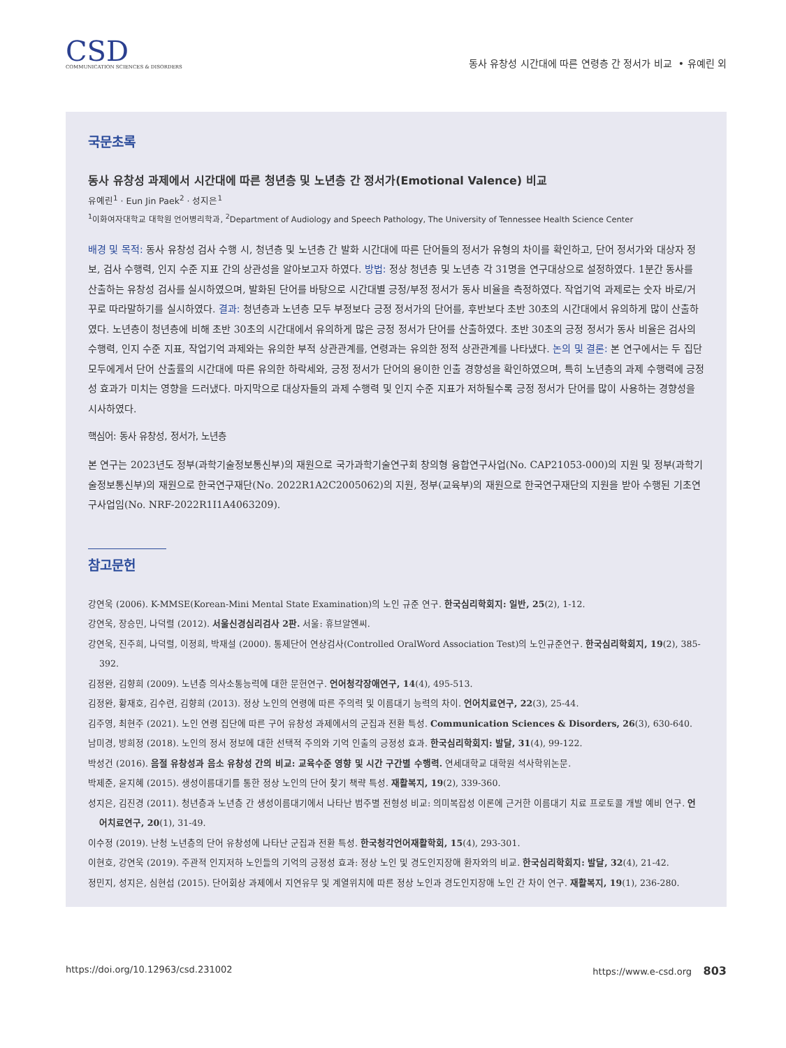CSD
COMMUNICATION SCIENCES & DISORDERS
동사 유창성 시간대에 따른 연령층 간 정서가 비교 • 유예린 외
국문초록
동사 유창성 과제에서 시간대에 따른 청년층 및 노년층 간 정서가(Emotional Valence) 비교
유예린<sup>1</sup> · Eun Jin Paek<sup>2</sup> · 성지은<sup>1</sup>
<sup>1</sup> 이화여자대학교 대학원 언어병리학과, <sup>2</sup>Department of Audiology and Speech Pathology, The University of Tennessee Health Science Center
배경 및 목적: 동사 유창성 검사 수행 시, 청년층 및 노년층 간 발화 시간대에 따른 단어들의 정서가 유형의 차이를 확인하고, 단어 정서가와 대상자 정보, 검사 수행력, 인지 수준 지표 간의 상관성을 알아보고자 하였다. 방법: 정상 청년층 및 노년층 각 31명을 연구대상으로 설정하였다. 1분간 동사를 산출하는 유창성 검사를 실시하였으며, 발화된 단어를 바탕으로 시간대별 긍정/부정 정서가 동사 비율을 측정하였다. 작업기억 과제로는 숫자 바로/거꾸로 따라말하기를 실시하였다. 결과: 청년층과 노년층 모두 부정보다 긍정 정서가의 단어를, 후반보다 초반 30초의 시간대에서 유의하게 많이 산출하였다. 노년층이 청년층에 비해 초반 30초의 시간대에서 유의하게 많은 긍정 정서가 단어를 산출하였다. 초반 30초의 긍정 정서가 동사 비율은 검사의 수행력, 인지 수준 지표, 작업기억 과제와는 유의한 부적 상관관계를, 연령과는 유의한 정적 상관관계를 나타냈다. 논의 및 결론: 본 연구에서는 두 집단 모두에게서 단어 산출률의 시간대에 따른 유의한 하락세와, 긍정 정서가 단어의 용이한 인출 경향성을 확인하였으며, 특히 노년층의 과제 수행력에 긍정성 효과가 미치는 영향을 드러냈다. 마지막으로 대상자들의 과제 수행력 및 인지 수준 지표가 저하될수록 긍정 정서가 단어를 많이 사용하는 경향성을 시사하였다.
핵심어: 동사 유창성, 정서가, 노년층
본 연구는 2023년도 정부(과학기술정보통신부)의 재원으로 국가과학기술연구회 창의형 융합연구사업(No. CAP21053-000)의 지원 및 정부(과학기술정보통신부)의 재원으로 한국연구재단(No. 2022R1A2C2005062)의 지원, 정부(교육부)의 재원으로 한국연구재단의 지원을 받아 수행된 기초연구사업임(No. NRF-2022R1I1A4063209).
참고문헌
강연욱 (2006). K-MMSE(Korean-Mini Mental State Examination)의 노인 규준 연구. 한국심리학회지: 일반, 25(2), 1-12.
강연욱, 장승민, 나덕렬 (2012). 서울신경심리검사 2판. 서울: 휴브알엔씨.
강연욱, 진주희, 나덕렬, 이정희, 박재설 (2000). 통제단어 연상검사(Controlled OralWord Association Test)의 노인규준연구. 한국심리학회지, 19(2), 385-392.
김정완, 김향희 (2009). 노년층 의사소통능력에 대한 문헌연구. 언어청각장애연구, 14(4), 495-513.
김정완, 황재호, 김수련, 김향희 (2013). 정상 노인의 연령에 따른 주의력 및 이름대기 능력의 차이. 언어치료연구, 22(3), 25-44.
김주영, 최현주 (2021). 노인 연령 집단에 따른 구어 유창성 과제에서의 군집과 전환 특성. Communication Sciences & Disorders, 26(3), 630-640.
남미경, 방희정 (2018). 노인의 정서 정보에 대한 선택적 주의와 기억 인출의 긍정성 효과. 한국심리학회지: 발달, 31(4), 99-122.
박성건 (2016). 음절 유창성과 음소 유창성 간의 비교: 교육수준 영향 및 시간 구간별 수행력. 연세대학교 대학원 석사학위논문.
박제준, 윤지혜 (2015). 생성이름대기를 통한 정상 노인의 단어 찾기 책략 특성. 재활복지, 19(2), 339-360.
성지은, 김진경 (2011). 청년층과 노년층 간 생성이름대기에서 나타난 범주별 전형성 비교: 의미복잡성 이론에 근거한 이름대기 치료 프로토콜 개발 예비 연구. 언어치료연구, 20(1), 31-49.
이수정 (2019). 난청 노년층의 단어 유창성에 나타난 군집과 전환 특성. 한국청각언어재활학회, 15(4), 293-301.
이현호, 강연욱 (2019). 주관적 인지저하 노인들의 기억의 긍정성 효과: 정상 노인 및 경도인지장애 환자와의 비교. 한국심리학회지: 발달, 32(4), 21-42.
정민지, 성지은, 심현섭 (2015). 단어회상 과제에서 지연유무 및 계열위치에 따른 정상 노인과 경도인지장애 노인 간 차이 연구. 재활복지, 19(1), 236-280.
https://doi.org/10.12963/csd.231002 https://www.e-csd.org 803